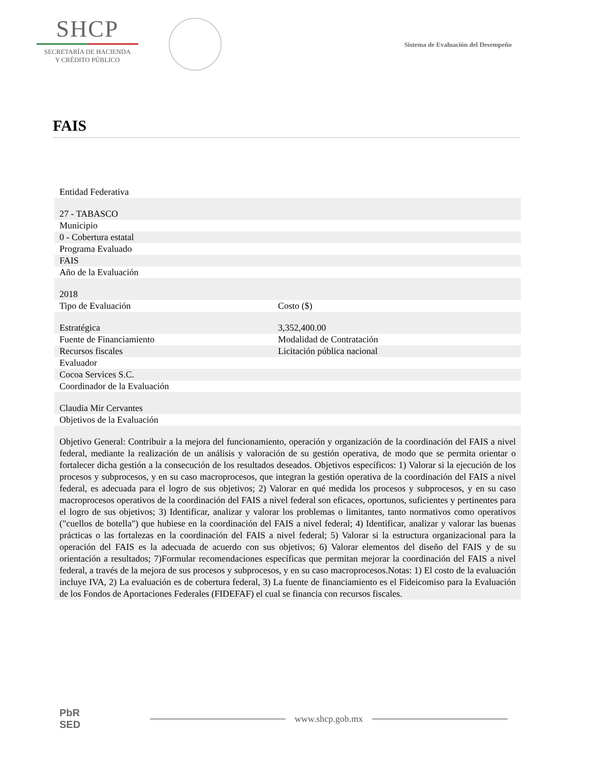SHCP
SECRETARÍA DE HACIENDA
Y CRÉDITO PÚBLICO
Sistema de Evaluación del Desempeño
FAIS
| Entidad Federativa | |
| 27 - TABASCO | |
| Municipio | |
| 0 - Cobertura estatal | |
| Programa Evaluado | |
| FAIS | |
| Año de la Evaluación | |
| 2018 | |
| Tipo de Evaluación | Costo ($) |
| Estratégica | 3,352,400.00 |
| Fuente de Financiamiento | Modalidad de Contratación |
| Recursos fiscales | Licitación pública nacional |
| Evaluador | |
| Cocoa Services S.C. | |
| Coordinador de la Evaluación | |
| Claudia Mir Cervantes | |
| Objetivos de la Evaluación | |
| Objetivo General: Contribuir a la mejora del funcionamiento, operación y organización de la coordinación del FAIS a nivel federal, mediante la realización de un análisis y valoración de su gestión operativa, de modo que se permita orientar o fortalecer dicha gestión a la consecución de los resultados deseados. Objetivos específicos: 1) Valorar si la ejecución de los procesos y subprocesos, y en su caso macroprocesos, que integran la gestión operativa de la coordinación del FAIS a nivel federal, es adecuada para el logro de sus objetivos; 2) Valorar en qué medida los procesos y subprocesos, y en su caso macroprocesos operativos de la coordinación del FAIS a nivel federal son eficaces, oportunos, suficientes y pertinentes para el logro de sus objetivos; 3) Identificar, analizar y valorar los problemas o limitantes, tanto normativos como operativos ("cuellos de botella") que hubiese en la coordinación del FAIS a nivel federal; 4) Identificar, analizar y valorar las buenas prácticas o las fortalezas en la coordinación del FAIS a nivel federal; 5) Valorar si la estructura organizacional para la operación del FAIS es la adecuada de acuerdo con sus objetivos; 6) Valorar elementos del diseño del FAIS y de su orientación a resultados; 7)Formular recomendaciones específicas que permitan mejorar la coordinación del FAIS a nivel federal, a través de la mejora de sus procesos y subprocesos, y en su caso macroprocesos.Notas: 1) El costo de la evaluación incluye IVA, 2) La evaluación es de cobertura federal, 3) La fuente de financiamiento es el Fideicomiso para la Evaluación de los Fondos de Aportaciones Federales (FIDEFAF) el cual se financia con recursos fiscales. | |
PbR
SED
www.shcp.gob.mx